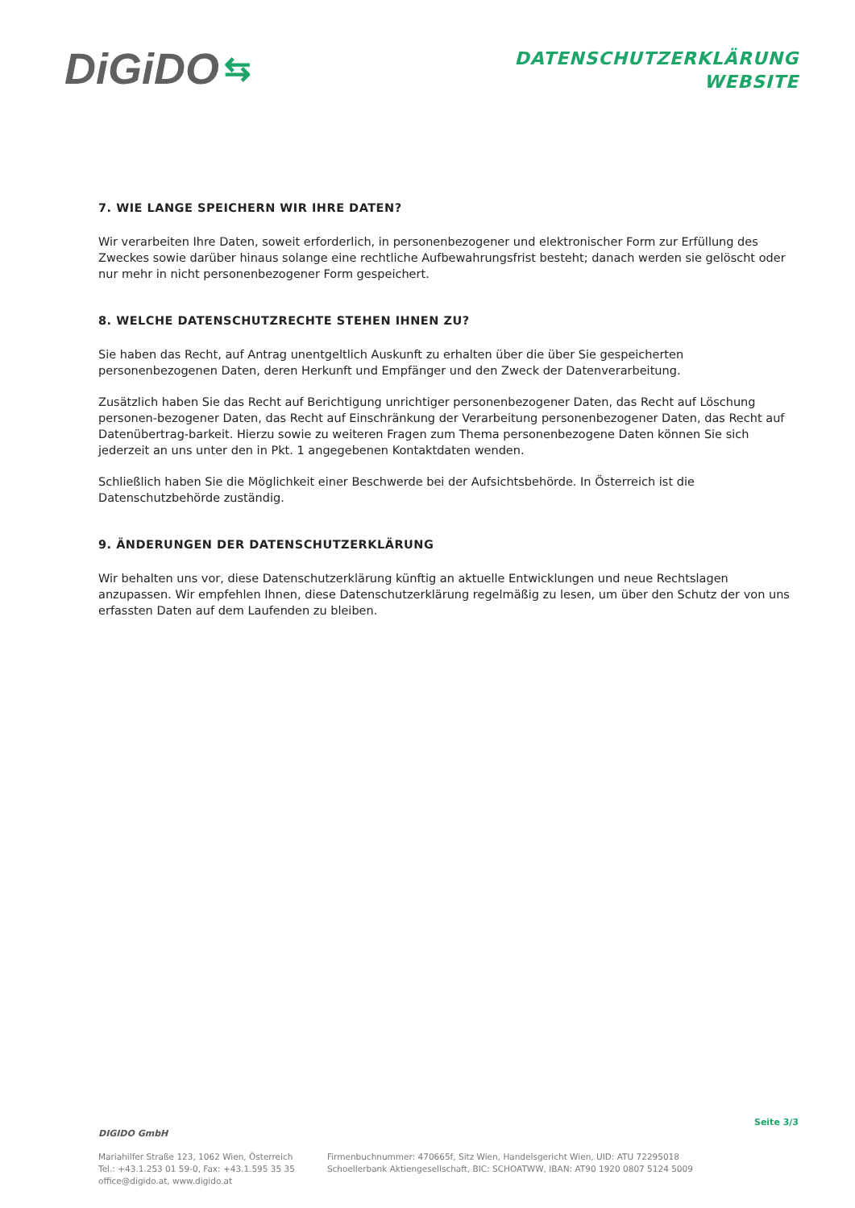DiGiDO ⇆
DATENSCHUTZERKLÄRUNG
WEBSITE
7. WIE LANGE SPEICHERN WIR IHRE DATEN?
Wir verarbeiten Ihre Daten, soweit erforderlich, in personenbezogener und elektronischer Form zur Erfüllung des Zweckes sowie darüber hinaus solange eine rechtliche Aufbewahrungsfrist besteht; danach werden sie gelöscht oder nur mehr in nicht personenbezogener Form gespeichert.
8. WELCHE DATENSCHUTZRECHTE STEHEN IHNEN ZU?
Sie haben das Recht, auf Antrag unentgeltlich Auskunft zu erhalten über die über Sie gespeicherten personenbezogenen Daten, deren Herkunft und Empfänger und den Zweck der Datenverarbeitung.
Zusätzlich haben Sie das Recht auf Berichtigung unrichtiger personenbezogener Daten, das Recht auf Löschung personen-bezogener Daten, das Recht auf Einschränkung der Verarbeitung personenbezogener Daten, das Recht auf Datenübertrag-barkeit. Hierzu sowie zu weiteren Fragen zum Thema personenbezogene Daten können Sie sich jederzeit an uns unter den in Pkt. 1 angegebenen Kontaktdaten wenden.
Schließlich haben Sie die Möglichkeit einer Beschwerde bei der Aufsichtsbehörde. In Österreich ist die Datenschutzbehörde zuständig.
9. ÄNDERUNGEN DER DATENSCHUTZERKLÄRUNG
Wir behalten uns vor, diese Datenschutzerklärung künftig an aktuelle Entwicklungen und neue Rechtslagen anzupassen. Wir empfehlen Ihnen, diese Datenschutzerklärung regelmäßig zu lesen, um über den Schutz der von uns erfassten Daten auf dem Laufenden zu bleiben.
DIGIDO GmbH
Seite 3/3
Mariahilfer Straße 123, 1062 Wien, Österreich
Tel.: +43.1.253 01 59-0, Fax: +43.1.595 35 35
office@digido.at, www.digido.at
Firmenbuchnummer: 470665f, Sitz Wien, Handelsgericht Wien, UID: ATU 72295018
Schoellerbank Aktiengesellschaft, BIC: SCHOATWW, IBAN: AT90 1920 0807 5124 5009